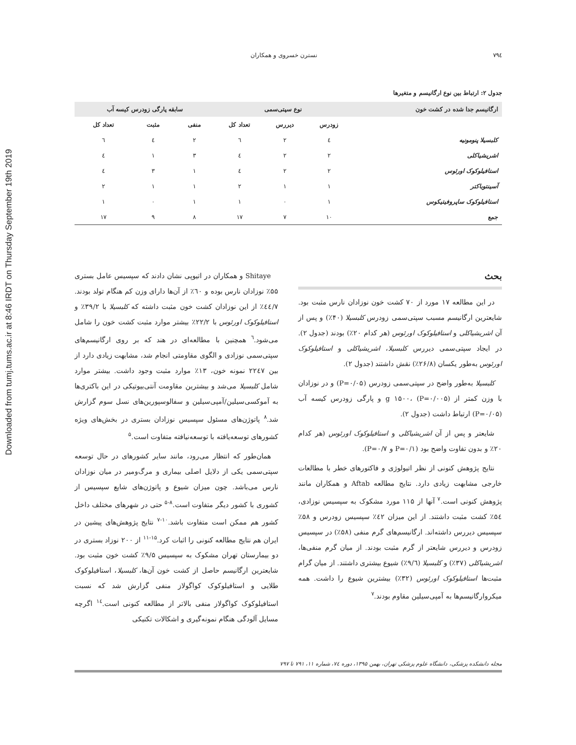Downloaded from tumj.tums.ac.ir at 8:46 IRDT on Thursday September 19th 2019
٧٩٤ نسترن خسروی و همکاران
جدول ۲: ارتباط بین نوع ارگانیسم و متغیرها
| ارگانیسم جدا شده در کشت خون | نوع سپتی‌سمی | | | سابقه پارگی زودرس کیسه آب | | |
| --- | --- | --- | --- | --- | --- | --- |
| | زودرس | دیررس | تعداد کل | منفی | مثبت | تعداد کل |
| کلبسیلا پنومونیه | ٤ | ٢ | ٦ | ٢ | ٤ | ٦ |
| اشریشیاکلی | ٢ | ٢ | ٤ | ٣ | ١ | ٤ |
| استافیلوکوک اورئوس | ٢ | ٢ | ٤ | ١ | ٣ | ٤ |
| آسینتوباکتر | ١ | ١ | ٢ | ١ | ١ | ٢ |
| استافیلوکوک ساپروفیتیکوس | ١ | ٠ | ١ | ١ | ٠ | ١ |
| جمع | ١٠ | ٧ | ١٧ | ٨ | ٩ | ١٧ |
بحث
در این مطالعه ۱۷ مورد از ۷۰ کشت خون نوزادان نارس مثبت بود. شایعترین ارگانیسم مسبب سپتی‌سمی زودرس کلبسیلا (۴۰٪) و پس از آن اشریشیاکلی و استافیلوکوک اورئوس (هر کدام ۲۰٪) بودند (جدول ۲). در ایجاد سپتی‌سمی دیررس کلبسیلا، اشریشیاکلی و استافیلوکوک اورئوس به‌طور یکسان (۲۶/۸٪) نقش داشتند (جدول ۲).
کلبسیلا به‌طور واضح در سپتی‌سمی زودرس (P=۰/۰۵) و در نوزادان با وزن کمتر از g ۱۵۰۰، (P=۰/۰۰۵) و پارگی زودرس کیسه آب (P=۰/۰۵) ارتباط داشت (جدول ۲).
شایعتر و پس از آن اشریشیاکلی و استافیلوکوک اورئوس (هر کدام ۲۰٪ و بدون تفاوت واضح بود (P=۰/۱ و P=۰/۷).
نتایج پژوهش کنونی از نظر اتیولوژی و فاکتورهای خطر با مطالعات خارجی مشابهت زیادی دارد. نتایج مطالعه Aftab و همکاران مانند پژوهش کنونی است.<sup>۷</sup> آنها از ۱۱۵ مورد مشکوک به سپسیس نوزادی، ۵٤٪ کشت مثبت داشتند. از این میزان ٤۲٪ سپسیس زودرس و ۵۸٪ سپسیس دیررس داشته‌اند. ارگانیسم‌های گرم منفی (۵۸٪) در سپسیس زودرس و دیررس شایعتر از گرم مثبت بودند. از میان گرم منفی‌ها، اشریشیاکلی (۳۷٪) و کلبسیلا (۹/٦٪) شیوع بیشتری داشتند. از میان گرام مثبت‌ها استافیلوکوک اورئوس (۳۲٪) بیشترین شیوع را داشت. همه میکروارگانیسم‌ها به آمپی‌سیلین مقاوم بودند.<sup>۷</sup>
Shitaye و همکاران در اتیوپی نشان دادند که سپسیس عامل بستری ۵۵٪ نوزادان نارس بوده و ٦۰٪ از آن‌ها دارای وزن کم هنگام تولد بودند. ٤٤/۷٪ از این نوزادان کشت خون مثبت داشته که کلبسیلا با ۳۹/۲٪ و استافیلوکوک اورئوس با ۲۲/۲٪ بیشتر موارد مثبت کشت خون را شامل می‌شود.<sup>٦</sup> همچنین با مطالعه‌ای در هند که بر روی ارگانیسم‌های سپتی‌سمی نوزادی و الگوی مقاومتی انجام شد، مشابهت زیادی دارد از بین ۲۲٤۷ نمونه خون، ۱۳٪ موارد مثبت وجود داشت. بیشتر موارد شامل کلبسیلا می‌شد و بیشترین مقاومت آنتی‌بیوتیکی در این باکتری‌ها به آموکسی‌سیلین/آمپی‌سیلین و سفالوسپورین‌های نسل سوم گزارش شد.<sup>۸</sup> پاتوژن‌های مسئول سپسیس نوزادان بستری در بخش‌های ویژه کشورهای توسعه‌یافته با توسعه‌نیافته متفاوت است.<sup>۵</sup>
همان‌طور که انتظار می‌رود، مانند سایر کشورهای در حال توسعه سپتی‌سمی یکی از دلایل اصلی بیماری و مرگ‌ومیر در میان نوزادان نارس می‌باشد. چون میزان شیوع و پاتوژن‌های شایع سپسیس از کشوری با کشور دیگر متفاوت است.<sup>۸-۵</sup> حتی در شهرهای مختلف داخل کشور هم ممکن است متفاوت باشد.<sup>۱۰-۷</sup> نتایج پژوهش‌های پیشین در ایران هم نتایج مطالعه کنونی را اثبات کرد.<sup>۱۵-۱۱</sup> از ۲۰۰ نوزاد بستری در دو بیمارستان تهران مشکوک به سپسیس ۹/۵٪ کشت خون مثبت بود. شایعترین ارگانیسم حاصل از کشت خون آن‌ها، کلبسیلا، استافیلوکوک طلایی و استافیلوکوک کواگولاز منفی گزارش شد که نسبت استافیلوکوک کواگولاز منفی بالاتر از مطالعه کنونی است.<sup>۱٤</sup> اگرچه مسایل آلودگی هنگام نمونه‌گیری و اشکالات تکنیکی
مجله دانشکده پزشکی، دانشگاه علوم پزشکی تهران، بهمن ۱۳۹۵، دوره ۷٤، شماره ۱۱، ۷۹۱ تا ۷۹۷